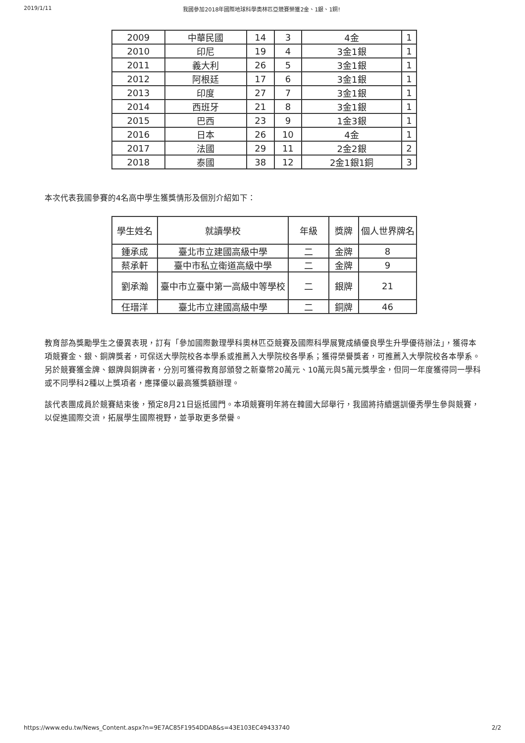2019/1/11 我國參加2018年國際地球科學奧林匹亞競賽榮獲2金、1銀、1銅!
| 2009 | 中華民國 | 14 | 3 | 4金 | 1 |
| 2010 | 印尼 | 19 | 4 | 3金1銀 | 1 |
| 2011 | 義大利 | 26 | 5 | 3金1銀 | 1 |
| 2012 | 阿根廷 | 17 | 6 | 3金1銀 | 1 |
| 2013 | 印度 | 27 | 7 | 3金1銀 | 1 |
| 2014 | 西班牙 | 21 | 8 | 3金1銀 | 1 |
| 2015 | 巴西 | 23 | 9 | 1金3銀 | 1 |
| 2016 | 日本 | 26 | 10 | 4金 | 1 |
| 2017 | 法國 | 29 | 11 | 2金2銀 | 2 |
| 2018 | 泰國 | 38 | 12 | 2金1銀1銅 | 3 |
本次代表我國參賽的4名高中學生獲獎情形及個別介紹如下：
| 學生姓名 | 就讀學校 | 年級 | 獎牌 | 個人世界牌名 |
| 鍾承成 | 臺北市立建國高級中學 | 二 | 金牌 | 8 |
| 蔡承軒 | 臺中市私立衛道高級中學 | 二 | 金牌 | 9 |
| 劉承瀚 | 臺中市立臺中第一高級中等學校 | 二 | 銀牌 | 21 |
| 任瑨洋 | 臺北市立建國高級中學 | 二 | 銅牌 | 46 |
教育部為獎勵學生之優異表現，訂有「參加國際數理學科奧林匹亞競賽及國際科學展覽成績優良學生升學優待辦法」，獲得本項競賽金、銀、銅牌獎者，可保送大學院校各本學系或推薦入大學院校各學系；獲得榮譽獎者，可推薦入大學院校各本學系。另於競賽獲金牌、銀牌與銅牌者，分別可獲得教育部頒發之新臺幣20萬元、10萬元與5萬元獎學金，但同一年度獲得同一學科或不同學科2種以上獎項者，應擇優以最高獲獎額辦理。
該代表團成員於競賽結束後，預定8月21日返抵國門。本項競賽明年將在韓國大邱舉行，我國將持續選訓優秀學生參與競賽，以促進國際交流，拓展學生國際視野，並爭取更多榮譽。
https://www.edu.tw/News_Content.aspx?n=9E7AC85F1954DDA8&s=43E103EC49433740 2/2